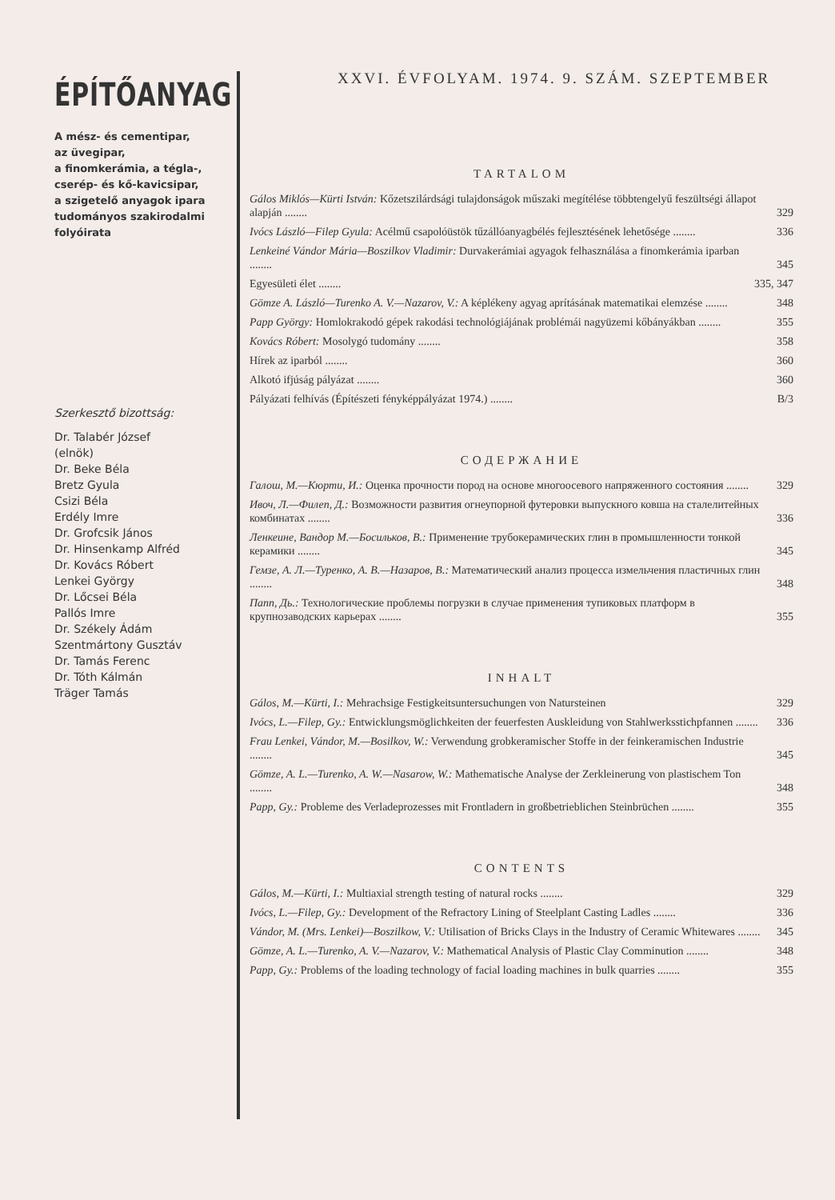ÉPÍTŐANYAG
A mész- és cementipar,
az üvegipar,
a finomkerámia, a tégla-,
cserép- és kő-kavicsipar,
a szigetelő anyagok ipara
tudományos szakirodalmi
folyóirata
Szerkesztő bizottság:
Dr. Talabér József
(elnök)
Dr. Beke Béla
Bretz Gyula
Csizi Béla
Erdély Imre
Dr. Grofcsik János
Dr. Hinsenkamp Alfréd
Dr. Kovács Róbert
Lenkei György
Dr. Lőcsei Béla
Pallós Imre
Dr. Székely Ádám
Szentmártony Gusztáv
Dr. Tamás Ferenc
Dr. Tóth Kálmán
Träger Tamás
XXVI. ÉVFOLYAM. 1974. 9. SZÁM. SZEPTEMBER
TARTALOM
Gálos Miklós—Kürti István: Kőzetszilárdsági tulajdonságok műszaki megítélése többtengelyű feszültségi állapot alapján ........
329
Ivócs László—Filep Gyula: Acélmű csapolóüstök tűzállóanyagbélés fejlesztésének lehetősége ........
336
Lenkeiné Vándor Mária—Boszilkov Vladimir: Durvakerámiai agyagok felhasználása a finomkerámia iparban ........
345
Egyesületi élet ........ 335, 347
Gömze A. László—Turenko A. V.—Nazarov, V.: A képlékeny agyag aprításának matematikai elemzése ........
348
Papp György: Homlokrakodó gépek rakodási technológiájának problémái nagyüzemi kőbányákban ........
355
Kovács Róbert: Mosolygó tudomány ........
358
Hírek az iparból ........ 360
Alkotó ifjúság pályázat ........
360
Pályázati felhívás (Építészeti fényképpályázat 1974.) ........
B/3
СОДЕРЖАНИЕ
Галош, М.—Кюрти, И.: Оценка прочности пород на основе многоосевого напряженного состояния ........
329
Ивоч, Л.—Филеп, Д.: Возможности развития огнеупорной футеровки выпускного ковша на сталелитейных комбинатах ........
336
Ленкеине, Вандор М.—Босильков, В.: Применение трубокерамических глин в промышленности тонкой керамики ........
345
Гемзе, А. Л.—Туренко, А. В.—Назаров, В.: Математический анализ процесса измельчения пластичных глин ........
348
Папп, Дь.: Технологические проблемы погрузки в случае применения тупиковых платформ в крупнозаводских карьерах ........
355
INHALT
Gálos, M.—Kürti, I.: Mehrachsige Festigkeitsuntersuchungen von Natursteinen
329
Ivócs, L.—Filep, Gy.: Entwicklungsmöglichkeiten der feuerfesten Auskleidung von Stahlwerksstichpfannen ........
336
Frau Lenkei, Vándor, M.—Bosilkov, W.: Verwendung grobkeramischer Stoffe in der feinkeramischen Industrie ........
345
Gömze, A. L.—Turenko, A. W.—Nasarow, W.: Mathematische Analyse der Zerkleinerung von plastischem Ton ........
348
Papp, Gy.: Probleme des Verladeprozesses mit Frontladern in großbetrieblichen Steinbrüchen ........
355
CONTENTS
Gálos, M.—Kürti, I.: Multiaxial strength testing of natural rocks ........
329
Ivócs, L.—Filep, Gy.: Development of the Refractory Lining of Steelplant Casting Ladles ........
336
Vándor, M. (Mrs. Lenkei)—Boszilkow, V.: Utilisation of Bricks Clays in the Industry of Ceramic Whitewares ........
345
Gömze, A. L.—Turenko, A. V.—Nazarov, V.: Mathematical Analysis of Plastic Clay Comminution ........
348
Papp, Gy.: Problems of the loading technology of facial loading machines in bulk quarries ........
355